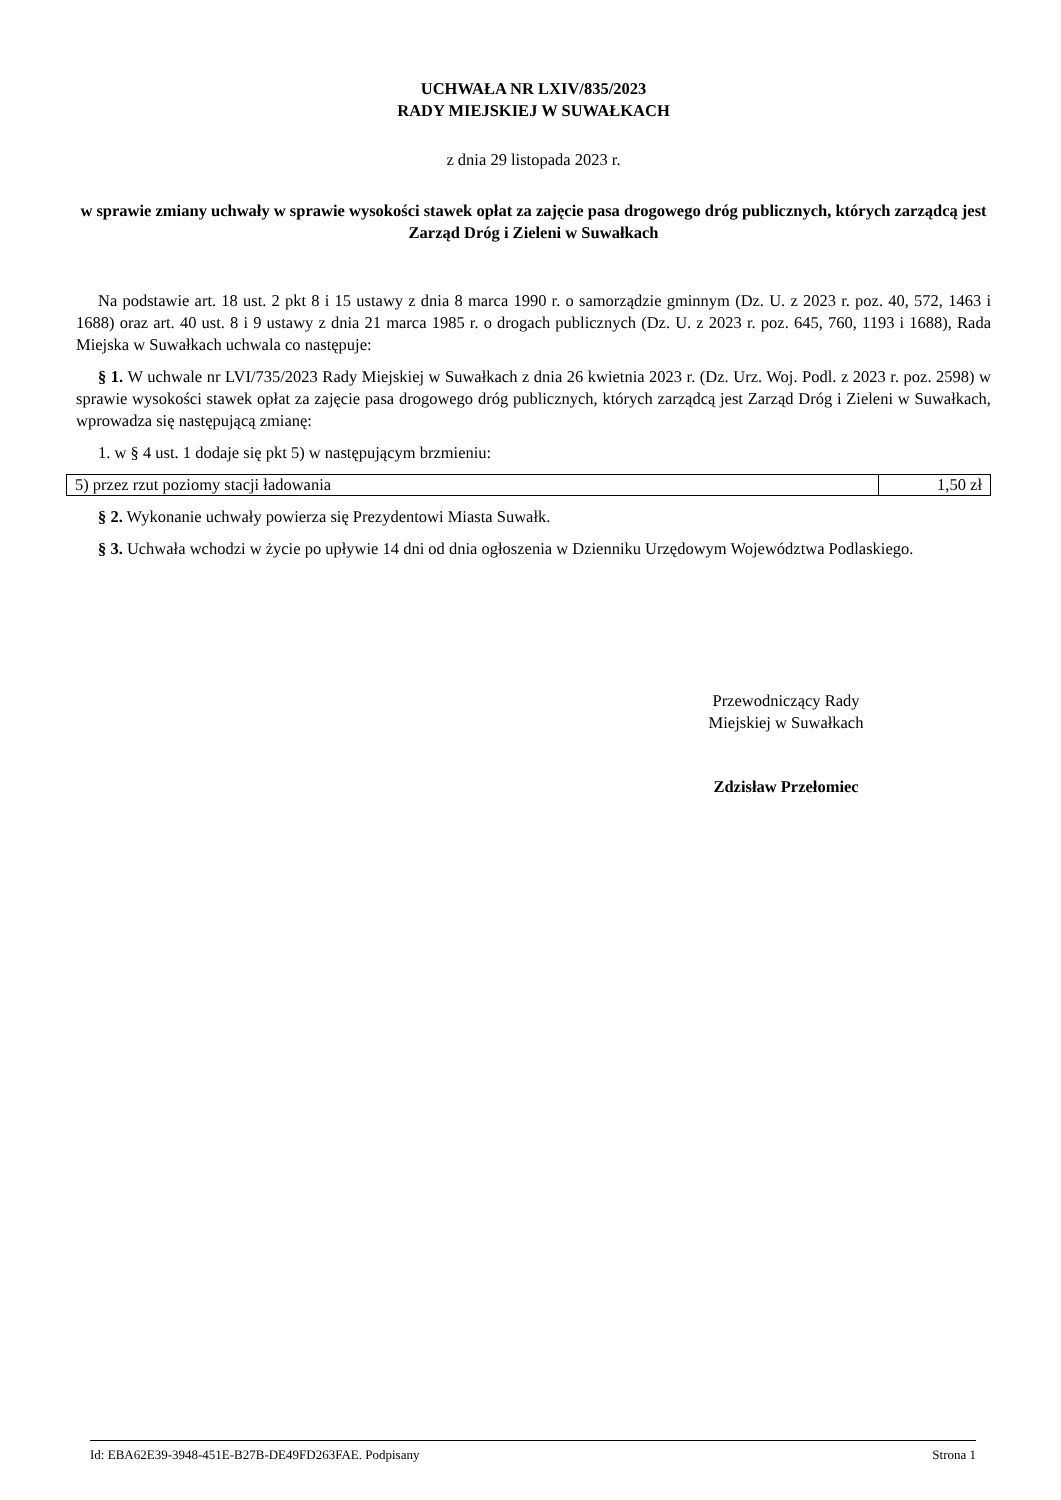UCHWAŁA NR LXIV/835/2023
RADY MIEJSKIEJ W SUWAŁKACH
z dnia 29 listopada 2023 r.
w sprawie zmiany uchwały w sprawie wysokości stawek opłat za zajęcie pasa drogowego dróg publicznych, których zarządcą jest Zarząd Dróg i Zieleni w Suwałkach
Na podstawie art. 18 ust. 2 pkt 8 i 15 ustawy z dnia 8 marca 1990 r. o samorządzie gminnym (Dz. U. z 2023 r. poz. 40, 572, 1463 i 1688) oraz art. 40 ust. 8 i 9 ustawy z dnia 21 marca 1985 r. o drogach publicznych (Dz. U. z 2023 r. poz. 645, 760, 1193 i 1688), Rada Miejska w Suwałkach uchwala co następuje:
§ 1. W uchwale nr LVI/735/2023 Rady Miejskiej w Suwałkach z dnia 26 kwietnia 2023 r. (Dz. Urz. Woj. Podl. z 2023 r. poz. 2598) w sprawie wysokości stawek opłat za zajęcie pasa drogowego dróg publicznych, których zarządcą jest Zarząd Dróg i Zieleni w Suwałkach, wprowadza się następującą zmianę:
1. w § 4 ust. 1 dodaje się pkt 5) w następującym brzmieniu:
| 5) przez rzut poziomy stacji ładowania | 1,50 zł |
§ 2. Wykonanie uchwały powierza się Prezydentowi Miasta Suwałk.
§ 3. Uchwała wchodzi w życie po upływie 14 dni od dnia ogłoszenia w Dzienniku Urzędowym Województwa Podlaskiego.
Przewodniczący Rady
Miejskiej w Suwałkach
Zdzisław Przełomiec
Id: EBA62E39-3948-451E-B27B-DE49FD263FAE. Podpisany Strona 1